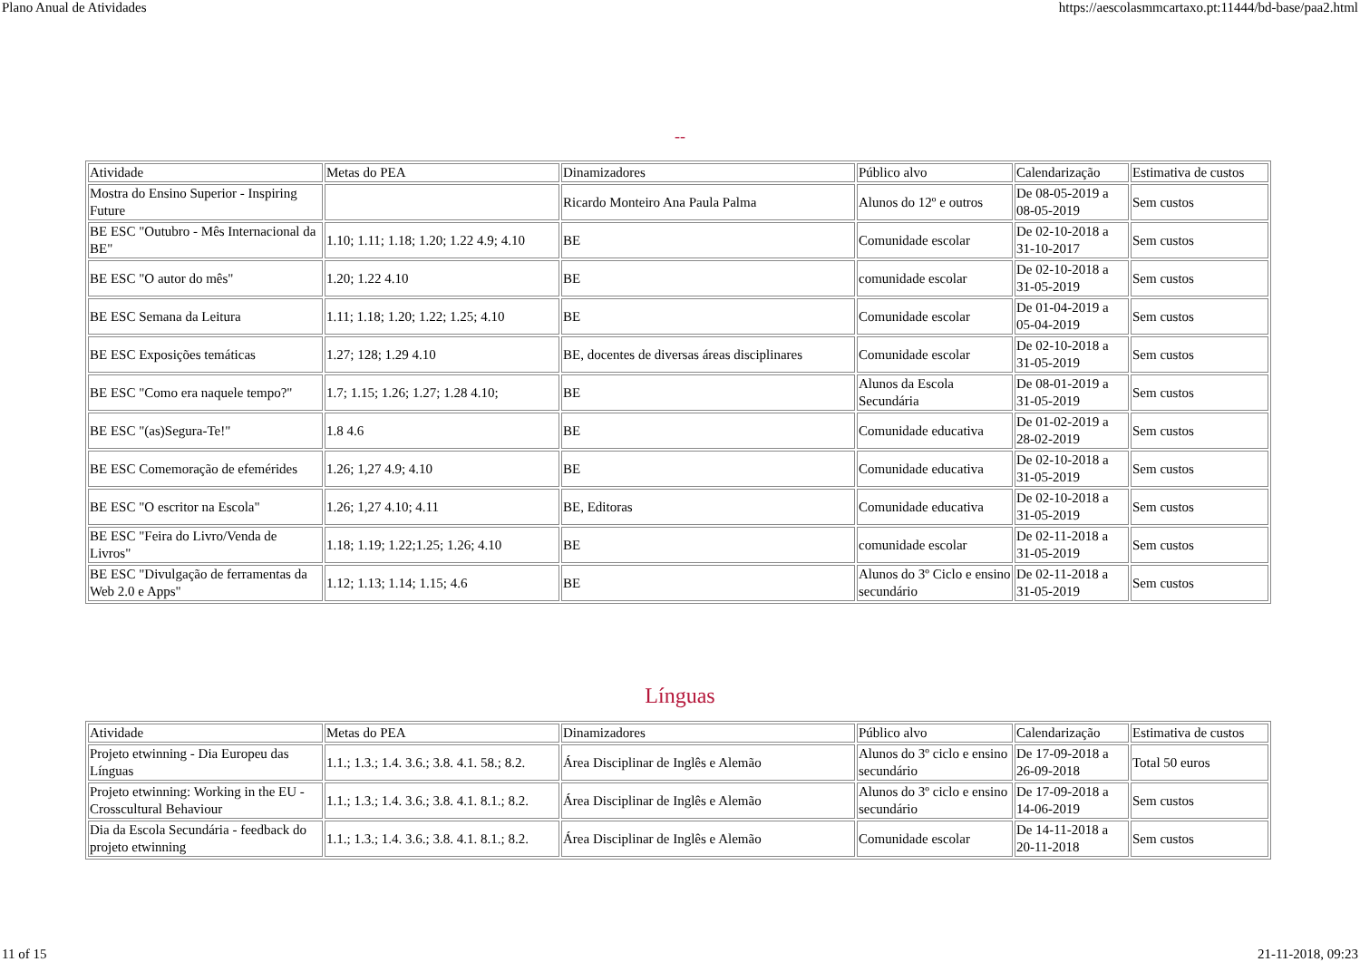Plano Anual de Atividades https://aescolasmmcartaxo.pt:11444/bd-base/paa2.html
--
| Atividade | Metas do PEA | Dinamizadores | Público alvo | Calendarização | Estimativa de custos |
| Mostra do Ensino Superior - Inspiring Future | | Ricardo Monteiro Ana Paula Palma | Alunos do 12º e outros | De 08-05-2019 a 08-05-2019 | Sem custos |
| BE ESC "Outubro - Mês Internacional da BE" | 1.10; 1.11; 1.18; 1.20; 1.22 4.9; 4.10 | BE | Comunidade escolar | De 02-10-2018 a 31-10-2017 | Sem custos |
| BE ESC "O autor do mês" | 1.20; 1.22 4.10 | BE | comunidade escolar | De 02-10-2018 a 31-05-2019 | Sem custos |
| BE ESC Semana da Leitura | 1.11; 1.18; 1.20; 1.22; 1.25; 4.10 | BE | Comunidade escolar | De 01-04-2019 a 05-04-2019 | Sem custos |
| BE ESC Exposições temáticas | 1.27; 128; 1.29 4.10 | BE, docentes de diversas áreas disciplinares | Comunidade escolar | De 02-10-2018 a 31-05-2019 | Sem custos |
| BE ESC "Como era naquele tempo?" | 1.7; 1.15; 1.26; 1.27; 1.28 4.10; | BE | Alunos da Escola Secundária | De 08-01-2019 a 31-05-2019 | Sem custos |
| BE ESC "(as)Segura-Te!" | 1.8 4.6 | BE | Comunidade educativa | De 01-02-2019 a 28-02-2019 | Sem custos |
| BE ESC Comemoração de efemérides | 1.26; 1,27 4.9; 4.10 | BE | Comunidade educativa | De 02-10-2018 a 31-05-2019 | Sem custos |
| BE ESC "O escritor na Escola" | 1.26; 1,27 4.10; 4.11 | BE, Editoras | Comunidade educativa | De 02-10-2018 a 31-05-2019 | Sem custos |
| BE ESC "Feira do Livro/Venda de Livros" | 1.18; 1.19; 1.22;1.25; 1.26; 4.10 | BE | comunidade escolar | De 02-11-2018 a 31-05-2019 | Sem custos |
| BE ESC "Divulgação de ferramentas da Web 2.0 e Apps" | 1.12; 1.13; 1.14; 1.15; 4.6 | BE | Alunos do 3º Ciclo e ensino secundário | De 02-11-2018 a 31-05-2019 | Sem custos |
Línguas
| Atividade | Metas do PEA | Dinamizadores | Público alvo | Calendarização | Estimativa de custos |
| Projeto etwinning - Dia Europeu das Línguas | 1.1.; 1.3.; 1.4. 3.6.; 3.8. 4.1. 58.; 8.2. | Área Disciplinar de Inglês e Alemão | Alunos do 3º ciclo e ensino secundário | De 17-09-2018 a 26-09-2018 | Total 50 euros |
| Projeto etwinning: Working in the EU - Crosscultural Behaviour | 1.1.; 1.3.; 1.4. 3.6.; 3.8. 4.1. 8.1.; 8.2. | Área Disciplinar de Inglês e Alemão | Alunos do 3º ciclo e ensino secundário | De 17-09-2018 a 14-06-2019 | Sem custos |
| Dia da Escola Secundária - feedback do projeto etwinning | 1.1.; 1.3.; 1.4. 3.6.; 3.8. 4.1. 8.1.; 8.2. | Área Disciplinar de Inglês e Alemão | Comunidade escolar | De 14-11-2018 a 20-11-2018 | Sem custos |
11 of 15 21-11-2018, 09:23